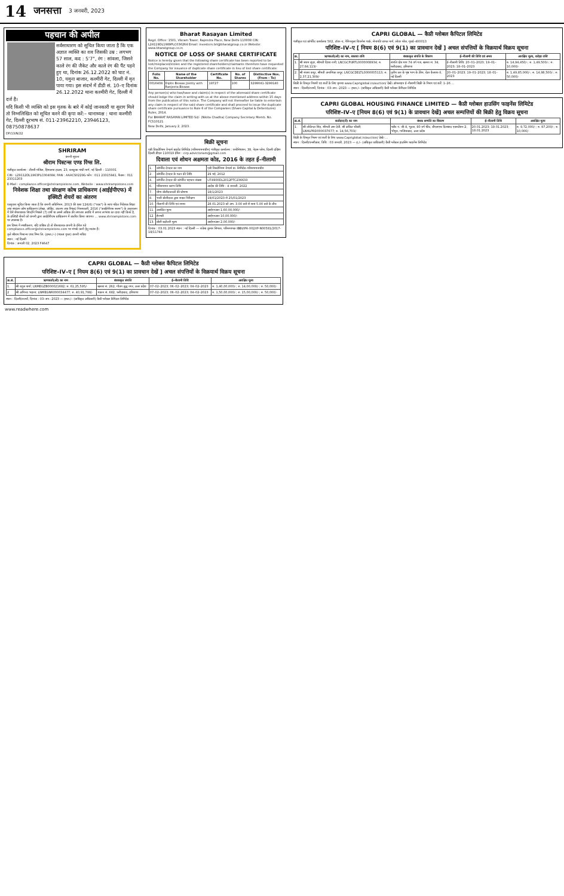14 जनसत्ता 3 जनवरी, 2023
पहचान की अपील
सर्वसाधारण को सूचित किया जाता है कि एक अज्ञात व्यक्ति का शव जिसकी उम्र : लगभग 57 साल, कद : 5'7", रंग : सांवला, जिसने काले रंग की जैकेट और काले रंग की पैंट पहने हुए था, दिनांक 26.12.2022 को घाट नं. 10, यमुना बाजार, कश्मीरी गेट, दिल्ली में मृत पाया गया। इस संदर्भ में डीडी सं. 10–ए दिनांक 26.12.2022 थाना कश्मीरी गेट, दिल्ली में दर्ज है।
यदि किसी भी व्यक्ति को इस मृतक के बारे में कोई जानकारी या सुराग मिले तो निम्नलिखित को सूचित करने की कृपा करें:– थानाध्यक्ष : थाना कश्मीरी गेट, दिल्ली दूरभाष सं. 011-23962210, 23946123, 08750878637
DP/13/N/22
SHRIRAM
कंपनी सूचना
श्रीराम पिस्टन्स एण्ड रिंग्स लि.
पंजीकृत कार्यालय : तीसरी मंजिल, हिमालया हाउस, 23, कस्तूरबा गांधी मार्ग, नई दिल्ली – 110001
CIN : L29112DL1963PLC004084; PAN : AAACS0229G फोन : 011 23315941, फैक्स : 011 23311203
E-Mail : compliance.officer@shrirampistons.com, Website : www.shrirampistons.com
निवेशक शिक्षा तथा संरक्षण कोष प्राधिकरण (आईईपीएफ) में इक्विटी शेयरों का अंतरण
एतद्द्वारा सूचित किया जाता है कि कंपनी अधिनियम, 2013 की धारा 124(6) ("एक्ट") के साथ पठित निवेशक शिक्षा तथा संरक्षण कोष प्राधिकरण (लेखा, ऑडिट, अंतरण तथा रिफंड) नियमावली, 2016 ("आईईपीएफ रूल्स") के अनुपालन में ऐसे शेयरधारक जिन्होंने पिछले (7) वर्षों या उससे अधिक की लगातार अवधि में अपना लाभांश का दावा नहीं किया है, के इक्विटी शेयरों को कंपनी द्वारा आईईपीएफ प्राधिकरण में अंतरित किया जाएगा। ... www.shrirampistons.com पर उपलब्ध है।
इस विषय में स्पष्टीकरण, यदि वांछित हो तो शेयरधारक कंपनी के ईमेल पते compliance.officer@shrirampistons.com पर संपर्क करने हेतु स्वतंत्र हैं।
कृते श्रीराम पिस्टन्स एण्ड रिंग्स लि. (हस्ता./–) (पंकज गुप्ता) कंपनी सचिव
स्थान : नई दिल्ली
दिनांक : जनवरी 02, 2023 F4647
Bharat Rasayan Limited
Regd. Office: 1501, Vikram Tower, Rajendra Place, New Delhi-110008 CIN: L24119DL1989PLC036264 Email: investors.brl@bharatgroup.co.in Website: www.bharatgroup.co.in
NOTICE OF LOSS OF SHARE CERTIFICATE
Notice is hereby given that the following share certificate has been reported to be lost/misplaced/stolen and the registered shareholders/claimants therefore have requested the Company for issuance of duplicate share certificate in lieu of lost share certificate:
| Folio No. | Name of the Shareholder | Certificate No. | No. of Shares | Distinctive Nos. (From - To) |
| --- | --- | --- | --- | --- |
| 0016404 | Diptis Biswas Jointly with Ranjeeta Biswas | 19727 | 100 | 3299041-3299140 |
Any person(s) who has/have and claim(s) in respect of the aforesaid share certificate should lodge the claim in writing with us at the above mentioned address within 15 days from the publication of this notice. The Company will not thereafter be liable to entertain any claim in respect of the said share certificate and shall proceed to issue the duplicate share certificate pursuance to Rule 6 of the Companies (Share Capital & Debentures) Rules, 2014.
For BHARAT RASAYAN LIMITED Sd/- (Nikita Chadha) Company Secretary Memb. No. FCS10121
New Delhi, January 2, 2023.
बिक्री सूचना
एबी विक्टोरियम वेन्चर्स प्राइवेट लिमिटेड (परिसमापनाधीन) पंजीकृत कार्यालय : एसोसिएशन, 39, नेहरू प्लेस, दिल्ली दक्षिण दिल्ली डीएल 110019 ईमेल : cirp.advictoriam@gmail.com
दिवाला एवं शोधन अक्षमता कोड, 2016 के तहत ई–नीलामी
| 1. | कॉर्पोरेट देनदार का नाम | एबी विक्टोरियम वेन्चर्स प्रा. लिमिटेड–परिसमापनाधीन |
| 2. | कॉर्पोरेट देनदार के गठन की तिथि | 29 मई, 2012 |
| 4. | कॉर्पोरेट देनदार की कॉर्पोरेट पहचान संख्या | U74900DL2012PTC236633 |
| 6. | परिसमापन प्रारंभ तिथि | आदेश की तिथि : 4 जनवरी, 2022 |
| 7. | योग्य बोलीदाताओं की घोषणा | 18/1/2023 |
| 8. | भावी बोलीदाता द्वारा साइट निरीक्षण | 19/01/2023 से 25/01/2023 |
| 10. | नीलामी की तिथि एवं समय | 28.01.2023 को अप. 3.00 बजे से सायं 5.00 बजे के बीच |
| 11. | आरक्षित मूल्य | आईएनआर 1,60,00,000/- |
| 12. | ईएमडी | आईएनआर 10,00,000/- |
| 13. | बोली बढ़ोत्तरी मूल्य | आईएनआर 2,00,000/- |
दिनांक : 03.01.2023 स्थान : नई दिल्ली — राकेश कुमार सिंगला, परिसमापक IBBI/IPA-002/IP-N00581/2017-18/11744
CAPRI GLOBAL — कैप्री ग्लोबल कैपिटल लिमिटेड
पंजीकृत एवं कॉर्पोरेट कार्यालयः 502, टॉवर–ए, पेनिनसुला बिजनेस पार्क, सेनापति बापत मार्ग, लोवर परेल, मुंबई–400013
परिशिष्ट–IV–ए [ नियम 8(6) एवं 9(1) का प्रावधान देखें ] अचल संपत्तियों के विक्रयार्थ विक्रय सूचना
| क्र. | ऋणकर्ता(ओं) का नाम, बकाया राशि | बंधककृत संपत्ति के विवरण | ई–नीलामी की तिथि एवं समय | आरक्षित मूल्य, धरोहर राशि |
| --- | --- | --- | --- | --- |
| 1. | श्री श्याम सुंदर, श्रीमती दिव्या रानी; LNCGCPURTL0000008934; रु. 27,84,113/- | संपत्ति क्षेत्र माप 74 वर्ग गज, खसरा सं. 34, फरीदाबाद, हरियाणा | ई–नीलामी तिथि: 20–01–2023; 19–01–2023; 18–01–2023 | रु. 14,94,450/-; रु. 1,49,500/-; रु. 10,000/- |
| 2. | श्री संजय कपूर, श्रीमती अनामिका कपूर; LNCGCDELTL0000005113; रु. 2,37,21,309/- | तृतीय तल के पृष्ठ भाग के टेरेस, ग्रेटर कैलाश–II, नई दिल्ली | 20–01–2023; 19–01–2023; 18–01–2023 | रु. 1,49,85,000/-; रु. 14,98,500/-; रु. 50,000/- |
बिक्री के विस्तृत नियमों एवं शर्तों के लिए कृपया www.Capriglobal.in/auction/ देखें। ऑनलाइन ई–नीलामी बिक्री के नियम एवं शर्तें: 1–26 ...
स्थान : दिल्ली/राज्यों, दिनांक : 03–जन.–2023 — हस्ता./– (प्राधिकृत अधिकारी) कैप्री ग्लोबल कैपिटल लिमिटेड
CAPRI GLOBAL HOUSING FINANCE LIMITED — कैप्री ग्लोबल हाउसिंग फाइनेंस लिमिटेड
परिशिष्ट–IV–ए [नियम 8(6) एवं 9(1) के प्रावधान देखें] अचल सम्पत्तियों की बिक्री हेतु विक्रय सूचना
| क्र.सं. | कर्जदार(रों) का नाम | बंधक सम्पत्ति का विवरण | ई–नीलामी तिथि | आरक्षित मूल्य |
| --- | --- | --- | --- | --- |
| 1. | श्री लोकेन्दर सिंह, श्रीमती उमा देवी, श्री अंकित चौधरी; LNHLPRD000037677; रु. 14,56,703/- | फ्लैट नं. जी-4, भूतल, 90 वर्ग फीट, डीएलएफ दिलशाद एक्सटेंशन-2, भोपुरा, गाजियाबाद, उत्तर प्रदेश | 20.01.2023; 19.01.2023; 18.01.2023 | रु. 9,72,000/-; रु. 97,200/-; रु. 10,000/- |
बिक्री के विस्तृत नियम एवं शर्तों के लिए www.Capriglobal.in/auction/ देखें। ...
स्थान : दिल्ली/एनसीआर, तिथि : 03 जनवरी, 2023 — ह./– (अधिकृत प्राधिकारी) कैप्री ग्लोबल हाउसिंग फाइनेंस लिमिटेड
CAPRI GLOBAL — कैप्री ग्लोबल कैपिटल लिमिटेड
परिशिष्ट–IV–ए [ नियम 8(6) एवं 9(1) का प्रावधान देखें ] अचल संपत्तियों के विक्रयार्थ विक्रय सूचना
| क्र.सं. | ऋणकर्ता(ओं) का नाम | बंधककृत संपत्ति | ई–नीलामी तिथि | आरक्षित मूल्य |
| --- | --- | --- | --- | --- |
| 1. | श्री राहुल शर्मा; LNMEGZB000021682; रु. 61,25,595/- | खसरा सं. 262, गौतम बुद्ध नगर, उत्तर प्रदेश | 07–02–2023; 06–02–2023; 04–02–2023 | रु. 1,40,00,000/-; रु. 14,00,000/-; रु. 50,000/- |
| 2 | श्री अभिनव भड़ाना; LNMEGNR000034477; रु. 40,91,798/- | मकान सं. 682, फरीदाबाद, हरियाणा | 07–02–2023; 06–02–2023; 04–02–2023 | रु. 1,50,00,000/-; रु. 15,00,000/-; रु. 50,000/- |
स्थान : दिल्ली/राज्यों, दिनांक : 03–जन.–2023 — हस्ता./– (प्राधिकृत अधिकारी) कैप्री ग्लोबल कैपिटल लिमिटेड
www.readwhere.com